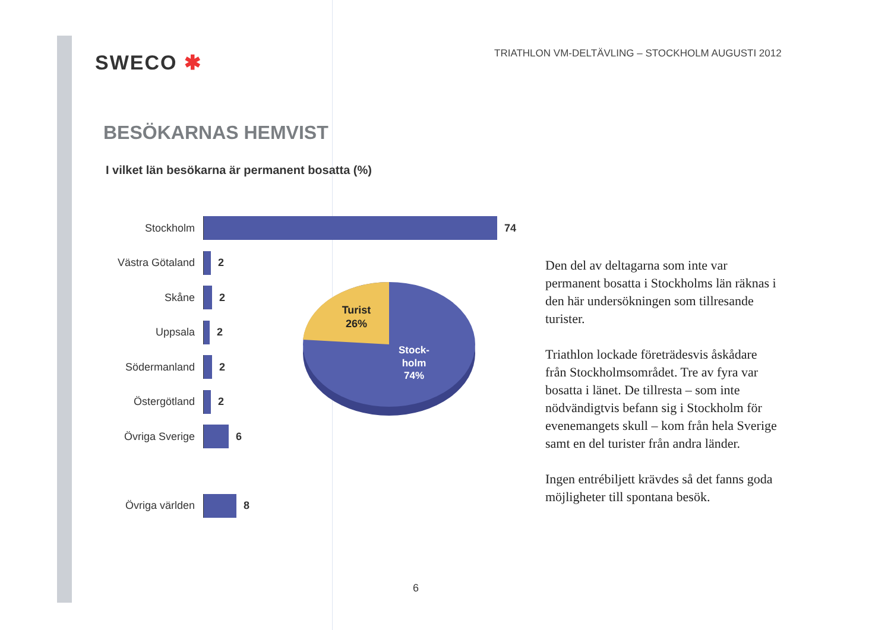SWECO ✱
TRIATHLON VM-DELTÄVLING – STOCKHOLM AUGUSTI 2012
BESÖKARNAS HEMVIST
I vilket län besökarna är permanent bosatta (%)
Stockholm 74
Västra Götaland 2
Skåne 2
Uppsala 2
Södermanland 2
Östergötland 2
Övriga Sverige 6
Övriga världen 8
Turist
26%
Stock-
holm
74%
Den del av deltagarna som inte var permanent bosatta i Stockholms län räknas i den här undersökningen som tillresande turister.
Triathlon lockade företrädesvis åskådare från Stockholmsområdet. Tre av fyra var bosatta i länet. De tillresta – som inte nödvändigtvis befann sig i Stockholm för evenemangets skull – kom från hela Sverige samt en del turister från andra länder.
Ingen entrébiljett krävdes så det fanns goda möjligheter till spontana besök.
6